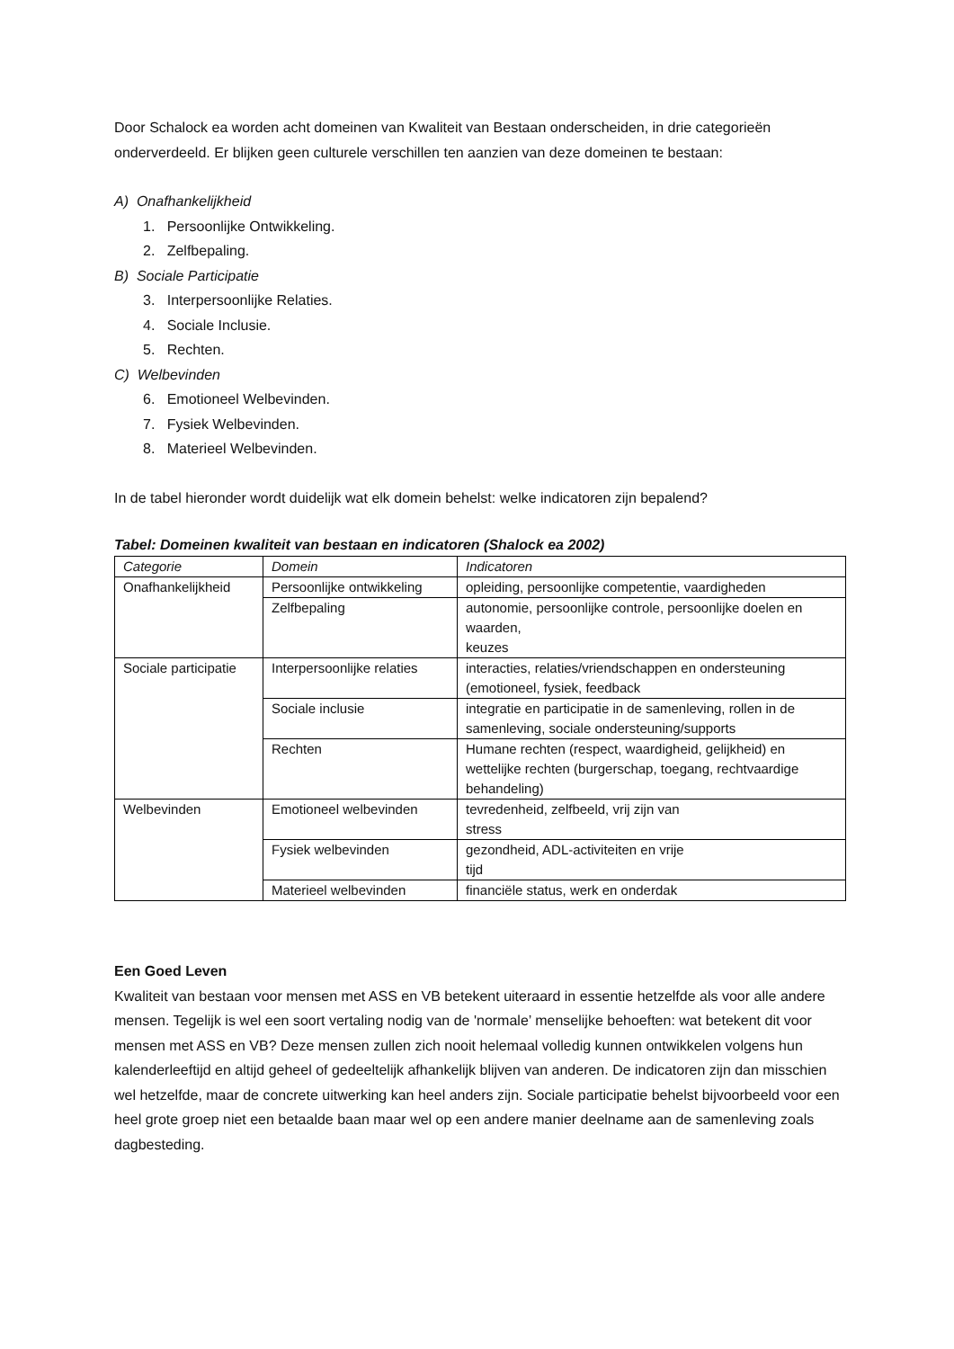Door Schalock ea worden acht domeinen van Kwaliteit van Bestaan onderscheiden, in drie categorieën onderverdeeld. Er blijken geen culturele verschillen ten aanzien van deze domeinen te bestaan:
A) Onafhankelijkheid
1. Persoonlijke Ontwikkeling.
2. Zelfbepaling.
B) Sociale Participatie
3. Interpersoonlijke Relaties.
4. Sociale Inclusie.
5. Rechten.
C) Welbevinden
6. Emotioneel Welbevinden.
7. Fysiek Welbevinden.
8. Materieel Welbevinden.
In de tabel hieronder wordt duidelijk wat elk domein behelst: welke indicatoren zijn bepalend?
Tabel: Domeinen kwaliteit van bestaan en indicatoren (Shalock ea 2002)
| Categorie | Domein | Indicatoren |
| Onafhankelijkheid | Persoonlijke ontwikkeling | opleiding, persoonlijke competentie, vaardigheden |
| | Zelfbepaling | autonomie, persoonlijke controle, persoonlijke doelen en waarden, keuzes |
| Sociale participatie | Interpersoonlijke relaties | interacties, relaties/vriendschappen en ondersteuning (emotioneel, fysiek, feedback |
| | Sociale inclusie | integratie en participatie in de samenleving, rollen in de samenleving, sociale ondersteuning/supports |
| | Rechten | Humane rechten (respect, waardigheid, gelijkheid) en wettelijke rechten (burgerschap, toegang, rechtvaardige behandeling) |
| Welbevinden | Emotioneel welbevinden | tevredenheid, zelfbeeld, vrij zijn van stress |
| | Fysiek welbevinden | gezondheid, ADL-activiteiten en vrije tijd |
| | Materieel welbevinden | financiële status, werk en onderdak |
Een Goed Leven
Kwaliteit van bestaan voor mensen met ASS en VB betekent uiteraard in essentie hetzelfde als voor alle andere mensen. Tegelijk is wel een soort vertaling nodig van de 'normale’ menselijke behoeften: wat betekent dit voor mensen met ASS en VB? Deze mensen zullen zich nooit helemaal volledig kunnen ontwikkelen volgens hun kalenderleeftijd en altijd geheel of gedeeltelijk afhankelijk blijven van anderen. De indicatoren zijn dan misschien wel hetzelfde, maar de concrete uitwerking kan heel anders zijn. Sociale participatie behelst bijvoorbeeld voor een heel grote groep niet een betaalde baan maar wel op een andere manier deelname aan de samenleving zoals dagbesteding.